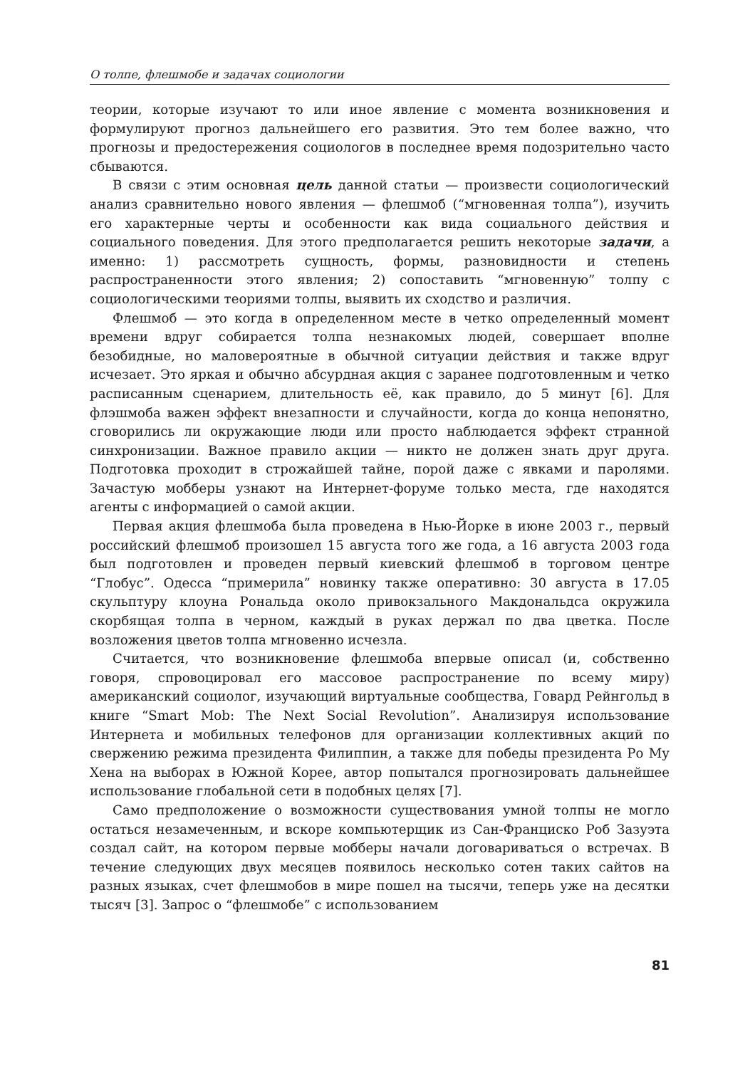О толпе, флешмобе и задачах социологии
теории, которые изучают то или иное явление с момента возникновения и формулируют прогноз дальнейшего его развития. Это тем более важно, что прогнозы и предостережения социологов в последнее время подозрительно часто сбываются.
В связи с этим основная цель данной статьи — произвести социологический анализ сравнительно нового явления — флешмоб (“мгновенная толпа”), изучить его характерные черты и особенности как вида социального действия и социального поведения. Для этого предполагается решить некоторые задачи, а именно: 1) рассмотреть сущность, формы, разновидности и степень распространенности этого явления; 2) сопоставить “мгновенную” толпу с социологическими теориями толпы, выявить их сходство и различия.
Флешмоб — это когда в определенном месте в четко определенный момент времени вдруг собирается толпа незнакомых людей, совершает вполне безобидные, но маловероятные в обычной ситуации действия и также вдруг исчезает. Это яркая и обычно абсурдная акция с заранее подготовленным и четко расписанным сценарием, длительность её, как правило, до 5 минут [6]. Для флэшмоба важен эффект внезапности и случайности, когда до конца непонятно, сговорились ли окружающие люди или просто наблюдается эффект странной синхронизации. Важное правило акции — никто не должен знать друг друга. Подготовка проходит в строжайшей тайне, порой даже с явками и паролями. Зачастую мобберы узнают на Интернет-форуме только места, где находятся агенты с информацией о самой акции.
Первая акция флешмоба была проведена в Нью-Йорке в июне 2003 г., первый российский флешмоб произошел 15 августа того же года, а 16 августа 2003 года был подготовлен и проведен первый киевский флешмоб в торговом центре “Глобус”. Одесса “примерила” новинку также оперативно: 30 августа в 17.05 скульптуру клоуна Рональда около привокзального Макдональдса окружила скорбящая толпа в черном, каждый в руках держал по два цветка. После возложения цветов толпа мгновенно исчезла.
Считается, что возникновение флешмоба впервые описал (и, собственно говоря, спровоцировал его массовое распространение по всему миру) американский социолог, изучающий виртуальные сообщества, Говард Рейнгольд в книге “Smart Mob: The Next Social Revolution”. Анализируя использование Интернета и мобильных телефонов для организации коллективных акций по свержению режима президента Филиппин, а также для победы президента Ро Му Хена на выборах в Южной Корее, автор попытался прогнозировать дальнейшее использование глобальной сети в подобных целях [7].
Само предположение о возможности существования умной толпы не могло остаться незамеченным, и вскоре компьютерщик из Сан-Франциско Роб Зазуэта создал сайт, на котором первые мобберы начали договариваться о встречах. В течение следующих двух месяцев появилось несколько сотен таких сайтов на разных языках, счет флешмобов в мире пошел на тысячи, теперь уже на десятки тысяч [3]. Запрос о “флешмобе” с использованием
81